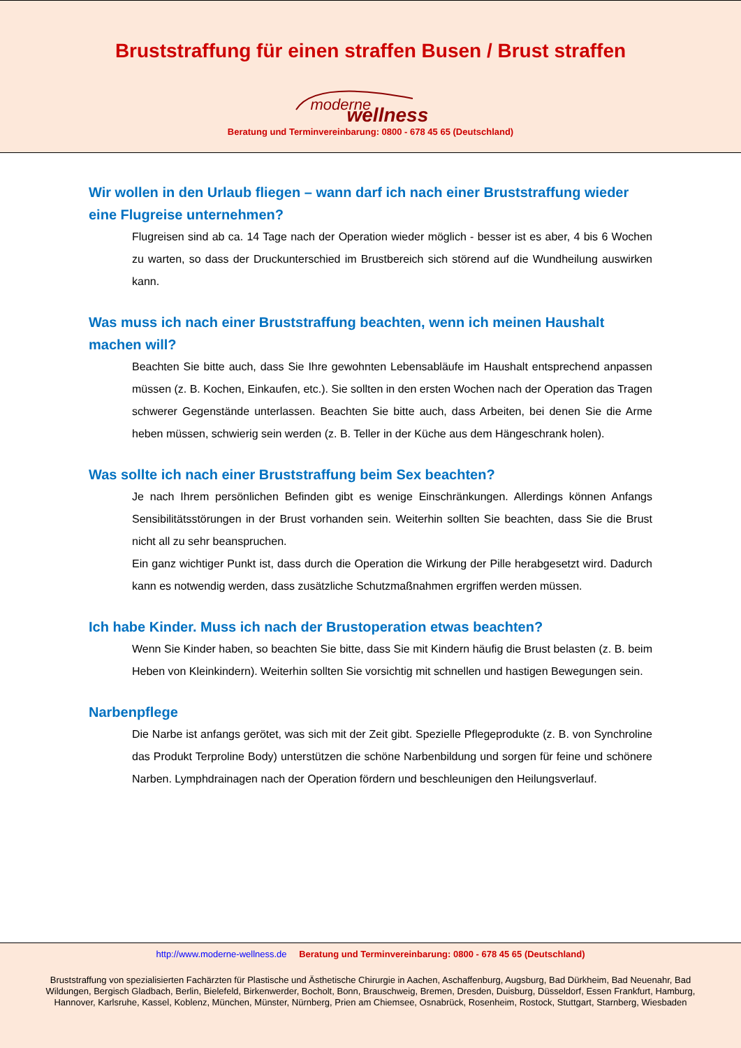Bruststraffung für einen straffen Busen / Brust straffen
moderne wellness
Beratung und Terminvereinbarung: 0800 - 678 45 65 (Deutschland)
Wir wollen in den Urlaub fliegen – wann darf ich nach einer Bruststraffung wieder eine Flugreise unternehmen?
Flugreisen sind ab ca. 14 Tage nach der Operation wieder möglich - besser ist es aber, 4 bis 6 Wochen zu warten, so dass der Druckunterschied im Brustbereich sich störend auf die Wundheilung auswirken kann.
Was muss ich nach einer Bruststraffung beachten, wenn ich meinen Haushalt machen will?
Beachten Sie bitte auch, dass Sie Ihre gewohnten Lebensabläufe im Haushalt entsprechend anpassen müssen (z. B. Kochen, Einkaufen, etc.). Sie sollten in den ersten Wochen nach der Operation das Tragen schwerer Gegenstände unterlassen. Beachten Sie bitte auch, dass Arbeiten, bei denen Sie die Arme heben müssen, schwierig sein werden (z. B. Teller in der Küche aus dem Hängeschrank holen).
Was sollte ich nach einer Bruststraffung beim Sex beachten?
Je nach Ihrem persönlichen Befinden gibt es wenige Einschränkungen. Allerdings können Anfangs Sensibilitätsstörungen in der Brust vorhanden sein. Weiterhin sollten Sie beachten, dass Sie die Brust nicht all zu sehr beanspruchen.
Ein ganz wichtiger Punkt ist, dass durch die Operation die Wirkung der Pille herabgesetzt wird. Dadurch kann es notwendig werden, dass zusätzliche Schutzmaßnahmen ergriffen werden müssen.
Ich habe Kinder. Muss ich nach der Brustoperation etwas beachten?
Wenn Sie Kinder haben, so beachten Sie bitte, dass Sie mit Kindern häufig die Brust belasten (z. B. beim Heben von Kleinkindern). Weiterhin sollten Sie vorsichtig mit schnellen und hastigen Bewegungen sein.
Narbenpflege
Die Narbe ist anfangs gerötet, was sich mit der Zeit gibt. Spezielle Pflegeprodukte (z. B. von Synchroline das Produkt Terproline Body) unterstützen die schöne Narbenbildung und sorgen für feine und schönere Narben. Lymphdrainagen nach der Operation fördern und beschleunigen den Heilungsverlauf.
http://www.moderne-wellness.de Beratung und Terminvereinbarung: 0800 - 678 45 65 (Deutschland)
Bruststraffung von spezialisierten Fachärzten für Plastische und Ästhetische Chirurgie in Aachen, Aschaffenburg, Augsburg, Bad Dürkheim, Bad Neuenahr, Bad Wildungen, Bergisch Gladbach, Berlin, Bielefeld, Birkenwerder, Bocholt, Bonn, Brauschweig, Bremen, Dresden, Duisburg, Düsseldorf, Essen Frankfurt, Hamburg, Hannover, Karlsruhe, Kassel, Koblenz, München, Münster, Nürnberg, Prien am Chiemsee, Osnabrück, Rosenheim, Rostock, Stuttgart, Starnberg, Wiesbaden